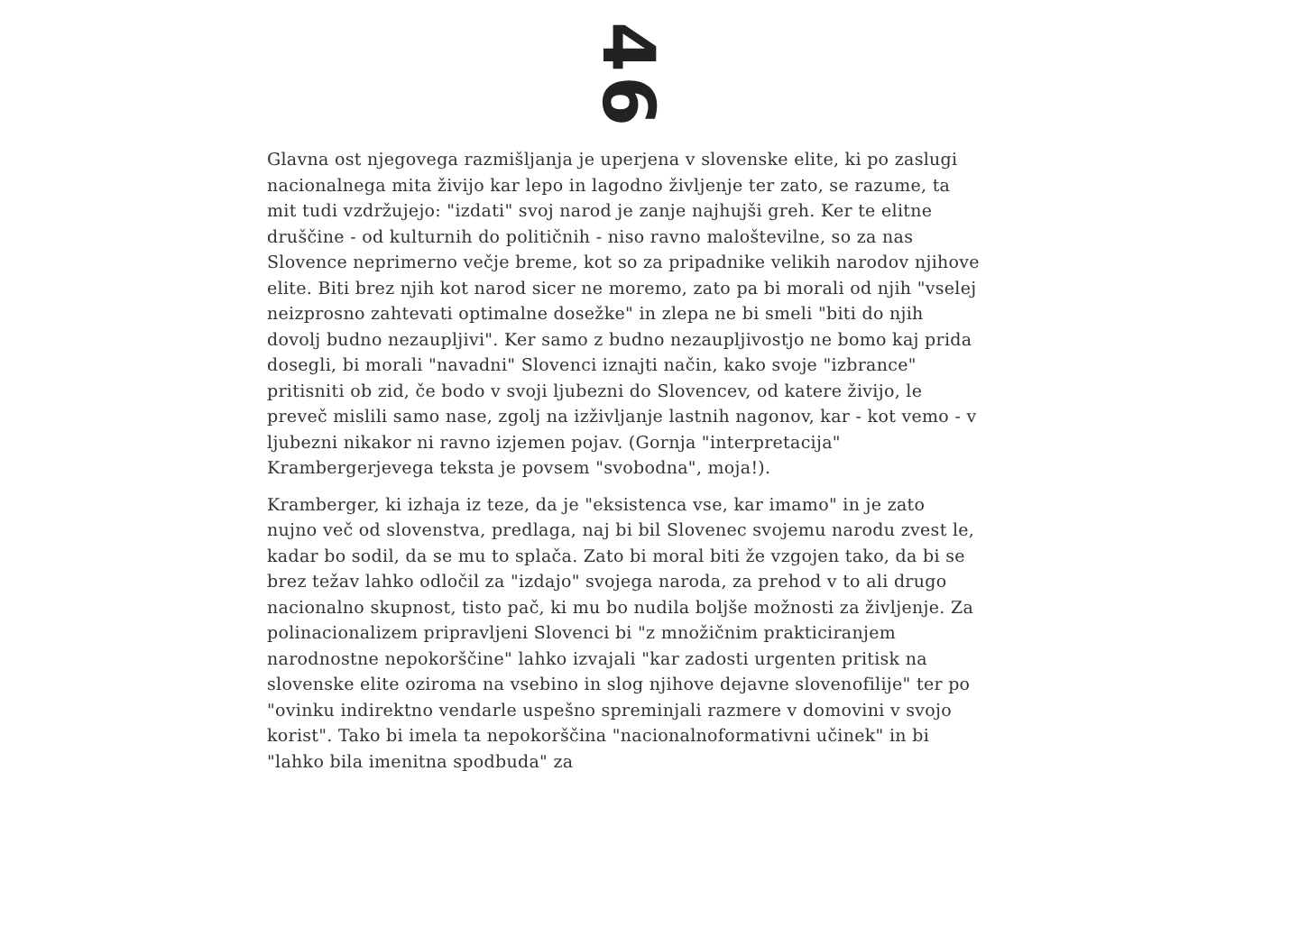4
6
Glavna ost njegovega razmišljanja je uperjena v slovenske elite, ki po zaslugi nacionalnega mita živijo kar lepo in lagodno življenje ter zato, se razume, ta mit tudi vzdržujejo: "izdati" svoj narod je zanje najhujši greh. Ker te elitne druščine - od kulturnih do političnih - niso ravno maloštevilne, so za nas Slovence neprimerno večje breme, kot so za pripadnike velikih narodov njihove elite. Biti brez njih kot narod sicer ne moremo, zato pa bi morali od njih "vselej neizprosno zahtevati optimalne dosežke" in zlepa ne bi smeli "biti do njih dovolj budno nezaupljivi". Ker samo z budno nezaupljivostjo ne bomo kaj prida dosegli, bi morali "navadni" Slovenci iznajti način, kako svoje "izbrance" pritisniti ob zid, če bodo v svoji ljubezni do Slovencev, od katere živijo, le preveč mislili samo nase, zgolj na izživljanje lastnih nagonov, kar - kot vemo - v ljubezni nikakor ni ravno izjemen pojav. (Gornja "interpretacija" Krambergerjevega teksta je povsem "svobodna", moja!).
Kramberger, ki izhaja iz teze, da je "eksistenca vse, kar imamo" in je zato nujno več od slovenstva, predlaga, naj bi bil Slovenec svojemu narodu zvest le, kadar bo sodil, da se mu to splača. Zato bi moral biti že vzgojen tako, da bi se brez težav lahko odločil za "izdajo" svojega naroda, za prehod v to ali drugo nacionalno skupnost, tisto pač, ki mu bo nudila boljše možnosti za življenje. Za polinacionalizem pripravljeni Slovenci bi "z množičnim prakticiranjem narodnostne nepokorščine" lahko izvajali "kar zadosti urgenten pritisk na slovenske elite oziroma na vsebino in slog njihove dejavne slovenofilije" ter po "ovinku indirektno vendarle uspešno spreminjali razmere v domovini v svojo korist". Tako bi imela ta nepokorščina "nacionalnoformativni učinek" in bi "lahko bila imenitna spodbuda" za